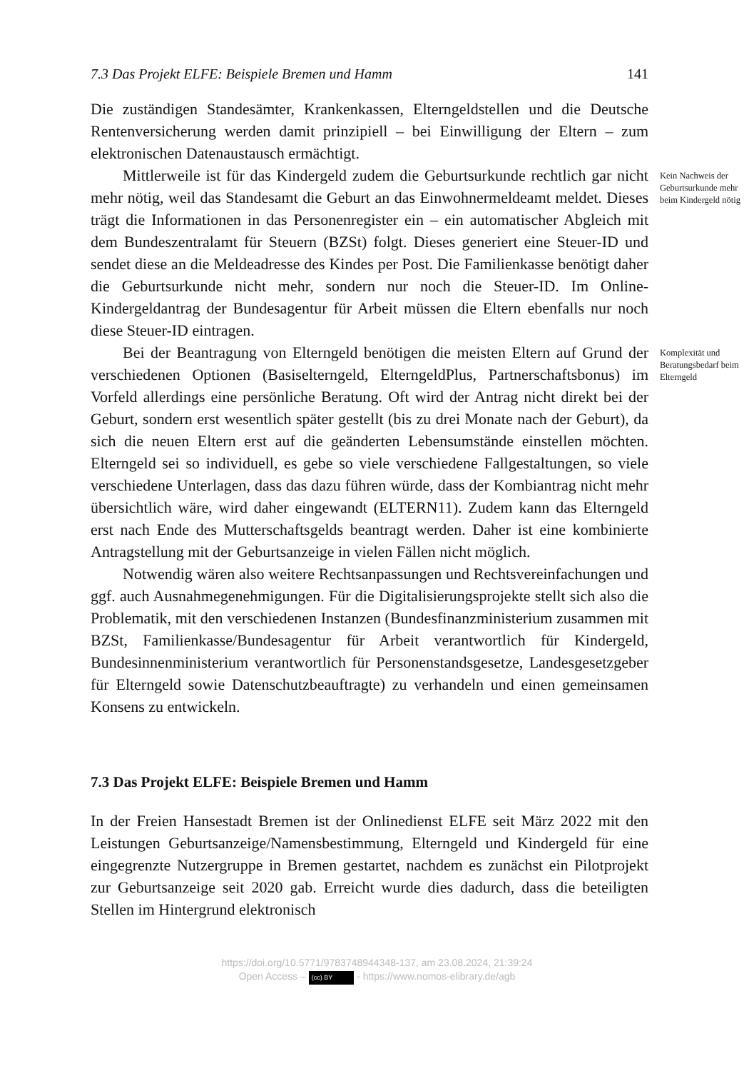7.3 Das Projekt ELFE: Beispiele Bremen und Hamm 141
Die zuständigen Standesämter, Krankenkassen, Elterngeldstellen und die Deutsche Rentenversicherung werden damit prinzipiell – bei Einwilligung der Eltern – zum elektronischen Datenaustausch ermächtigt.
Mittlerweile ist für das Kindergeld zudem die Geburtsurkunde rechtlich gar nicht mehr nötig, weil das Standesamt die Geburt an das Einwohnermeldeamt meldet. Dieses trägt die Informationen in das Personenregister ein – ein automatischer Abgleich mit dem Bundeszentralamt für Steuern (BZSt) folgt. Dieses generiert eine Steuer-ID und sendet diese an die Meldeadresse des Kindes per Post. Die Familienkasse benötigt daher die Geburtsurkunde nicht mehr, sondern nur noch die Steuer-ID. Im Online-Kindergeldantrag der Bundesagentur für Arbeit müssen die Eltern ebenfalls nur noch diese Steuer-ID eintragen.
Kein Nachweis der Geburtsurkunde mehr beim Kindergeld nötig
Bei der Beantragung von Elterngeld benötigen die meisten Eltern auf Grund der verschiedenen Optionen (Basiselterngeld, ElterngeldPlus, Partnerschaftsbonus) im Vorfeld allerdings eine persönliche Beratung. Oft wird der Antrag nicht direkt bei der Geburt, sondern erst wesentlich später gestellt (bis zu drei Monate nach der Geburt), da sich die neuen Eltern erst auf die geänderten Lebensumstände einstellen möchten. Elterngeld sei so individuell, es gebe so viele verschiedene Fallgestaltungen, so viele verschiedene Unterlagen, dass das dazu führen würde, dass der Kombiantrag nicht mehr übersichtlich wäre, wird daher eingewandt (ELTERN11). Zudem kann das Elterngeld erst nach Ende des Mutterschaftsgelds beantragt werden. Daher ist eine kombinierte Antragstellung mit der Geburtsanzeige in vielen Fällen nicht möglich.
Notwendig wären also weitere Rechtsanpassungen und Rechtsvereinfachungen und ggf. auch Ausnahmegenehmigungen. Für die Digitalisierungsprojekte stellt sich also die Problematik, mit den verschiedenen Instanzen (Bundesfinanzministerium zusammen mit BZSt, Familienkasse/Bundesagentur für Arbeit verantwortlich für Kindergeld, Bundesinnenministerium verantwortlich für Personenstandsgesetze, Landesgesetzgeber für Elterngeld sowie Datenschutzbeauftragte) zu verhandeln und einen gemeinsamen Konsens zu entwickeln.
Komplexität und Beratungsbedarf beim Elterngeld
7.3 Das Projekt ELFE: Beispiele Bremen und Hamm
In der Freien Hansestadt Bremen ist der Onlinedienst ELFE seit März 2022 mit den Leistungen Geburtsanzeige/Namensbestimmung, Elterngeld und Kindergeld für eine eingegrenzte Nutzergruppe in Bremen gestartet, nachdem es zunächst ein Pilotprojekt zur Geburtsanzeige seit 2020 gab. Erreicht wurde dies dadurch, dass die beteiligten Stellen im Hintergrund elektronisch
https://doi.org/10.5771/9783748944348-137, am 23.08.2024, 21:39:24
Open Access – (cc) BY - https://www.nomos-elibrary.de/agb